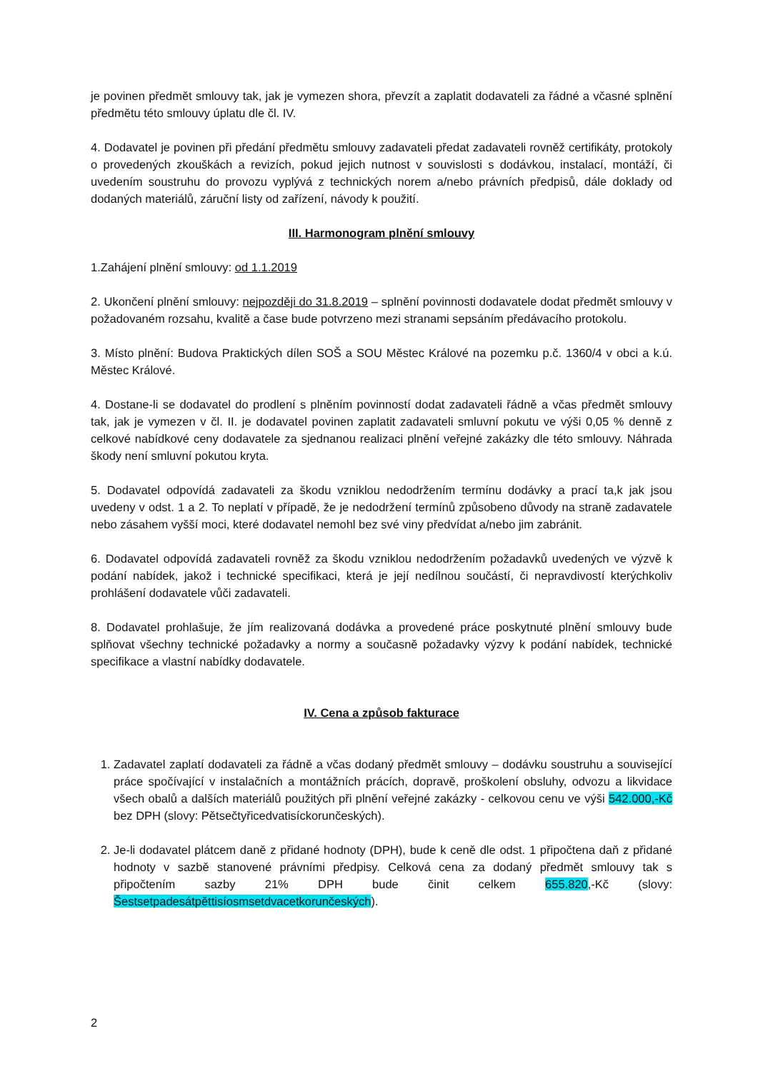je povinen předmět smlouvy tak, jak je vymezen shora, převzít a zaplatit dodavateli za řádné a včasné splnění předmětu této smlouvy úplatu dle čl. IV.
4. Dodavatel je povinen při předání předmětu smlouvy zadavateli předat zadavateli rovněž certifikáty, protokoly o provedených zkouškách a revizích, pokud jejich nutnost v souvislosti s dodávkou, instalací, montáží, či uvedením soustruhu do provozu vyplývá z technických norem a/nebo právních předpisů, dále doklady od dodaných materiálů, záruční listy od zařízení, návody k použití.
III. Harmonogram plnění smlouvy
1.Zahájení plnění smlouvy: od 1.1.2019
2. Ukončení plnění smlouvy: nejpozději do 31.8.2019 – splnění povinnosti dodavatele dodat předmět smlouvy v požadovaném rozsahu, kvalitě a čase bude potvrzeno mezi stranami sepsáním předávacího protokolu.
3. Místo plnění: Budova Praktických dílen SOŠ a SOU Městec Králové na pozemku p.č. 1360/4 v obci a k.ú. Městec Králové.
4. Dostane-li se dodavatel do prodlení s plněním povinností dodat zadavateli řádně a včas předmět smlouvy tak, jak je vymezen v čl. II. je dodavatel povinen zaplatit zadavateli smluvní pokutu ve výši 0,05 % denně z celkové nabídkové ceny dodavatele za sjednanou realizaci plnění veřejné zakázky dle této smlouvy. Náhrada škody není smluvní pokutou kryta.
5. Dodavatel odpovídá zadavateli za škodu vzniklou nedodržením termínu dodávky a prací ta,k jak jsou uvedeny v odst. 1 a 2. To neplatí v případě, že je nedodržení termínů způsobeno důvody na straně zadavatele nebo zásahem vyšší moci, které dodavatel nemohl bez své viny předvídat a/nebo jim zabránit.
6. Dodavatel odpovídá zadavateli rovněž za škodu vzniklou nedodržením požadavků uvedených ve výzvě k podání nabídek, jakož i technické specifikaci, která je její nedílnou součástí, či nepravdivostí kterýchkoliv prohlášení dodavatele vůči zadavateli.
8. Dodavatel prohlašuje, že jím realizovaná dodávka a provedené práce poskytnuté plnění smlouvy bude splňovat všechny technické požadavky a normy a současně požadavky výzvy k podání nabídek, technické specifikace a vlastní nabídky dodavatele.
IV. Cena a způsob fakturace
1. Zadavatel zaplatí dodavateli za řádně a včas dodaný předmět smlouvy – dodávku soustruhu a související práce spočívající v instalačních a montážních prácích, dopravě, proškolení obsluhy, odvozu a likvidace všech obalů a dalších materiálů použitých při plnění veřejné zakázky - celkovou cenu ve výši 542.000,-Kč bez DPH (slovy: Pětsečtyřicedvatisíckorunčeských).
2. Je-li dodavatel plátcem daně z přidané hodnoty (DPH), bude k ceně dle odst. 1 připočtena daň z přidané hodnoty v sazbě stanovené právními předpisy. Celková cena za dodaný předmět smlouvy tak s připočtením sazby 21% DPH bude činit celkem 655.820,-Kč (slovy: Šestsetpadesátpěttisíosmsetdvacetkorunčeských).
2